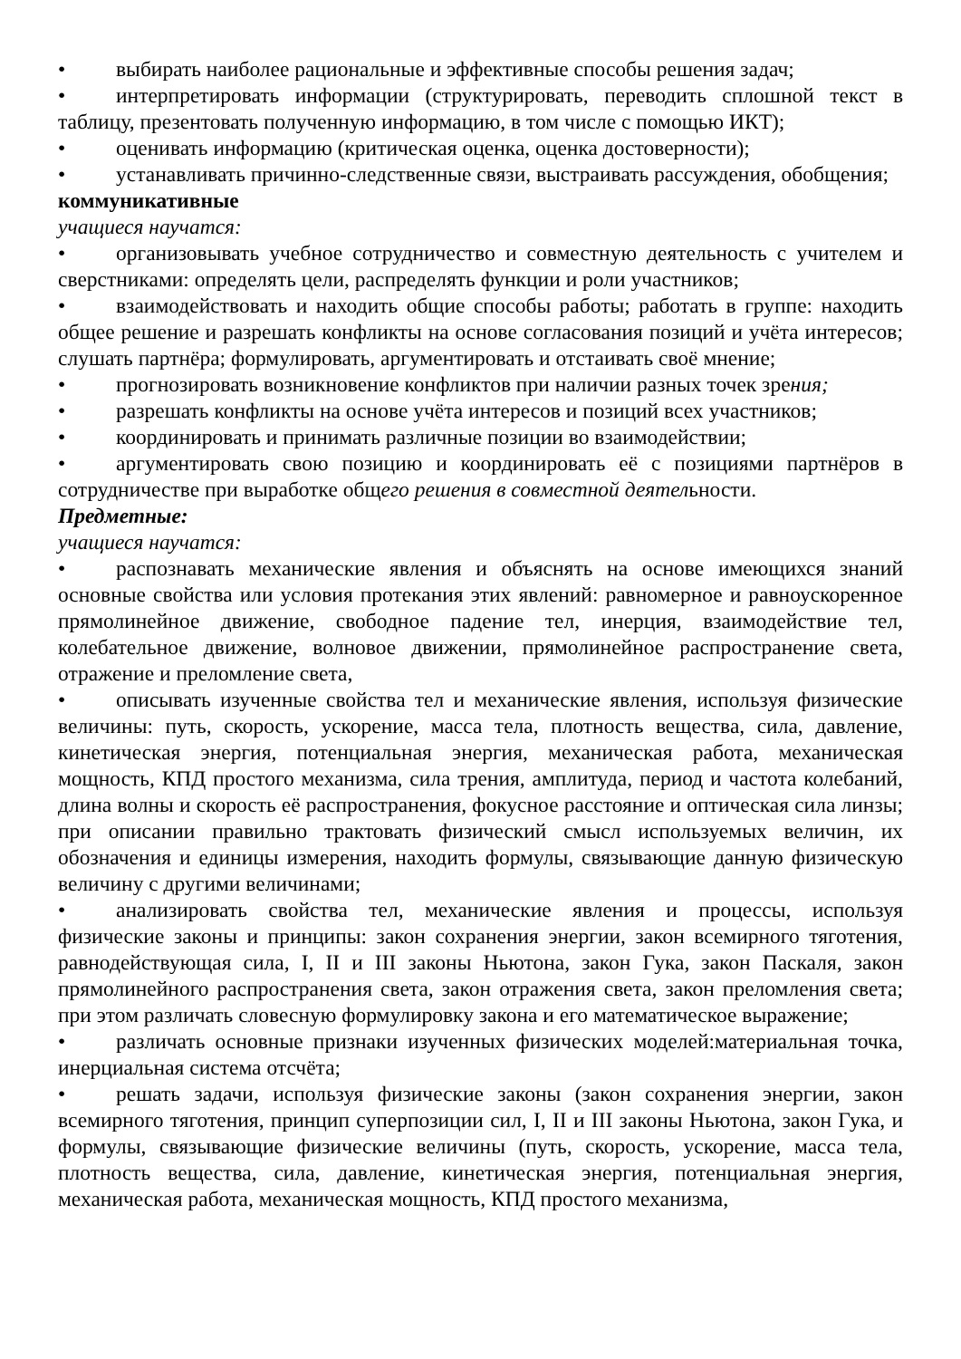• выбирать наиболее рациональные и эффективные способы решения задач;
• интерпретировать информации (структурировать, переводить сплошной текст в таблицу, презентовать полученную информацию, в том числе с помощью ИКТ);
• оценивать информацию (критическая оценка, оценка достоверности);
• устанавливать причинно-следственные связи, выстраивать рассуждения, обобщения;
коммуникативные
учащиеся научатся:
• организовывать учебное сотрудничество и совместную деятельность с учителем и сверстниками: определять цели, распределять функции и роли участников;
• взаимодействовать и находить общие способы работы; работать в группе: находить общее решение и разрешать конфликты на основе согласования позиций и учёта интересов; слушать партнёра; формулировать, аргументировать и отстаивать своё мнение;
• прогнозировать возникновение конфликтов при наличии разных точек зрения;
• разрешать конфликты на основе учёта интересов и позиций всех участников;
• координировать и принимать различные позиции во взаимодействии;
• аргументировать свою позицию и координировать её с позициями партнёров в сотрудничестве при выработке общего решения в совместной деятельности.
Предметные:
учащиеся научатся:
• распознавать механические явления и объяснять на основе имеющихся знаний основные свойства или условия протекания этих явлений: равномерное и равноускоренное прямолинейное движение, свободное падение тел, инерция, взаимодействие тел, колебательное движение, волновое движении, прямолинейное распространение света, отражение и преломление света,
• описывать изученные свойства тел и механические явления, используя физические величины: путь, скорость, ускорение, масса тела, плотность вещества, сила, давление, кинетическая энергия, потенциальная энергия, механическая работа, механическая мощность, КПД простого механизма, сила трения, амплитуда, период и частота колебаний, длина волны и скорость её распространения, фокусное расстояние и оптическая сила линзы; при описании правильно трактовать физический смысл используемых величин, их обозначения и единицы измерения, находить формулы, связывающие данную физическую величину с другими величинами;
• анализировать свойства тел, механические явления и процессы, используя физические законы и принципы: закон сохранения энергии, закон всемирного тяготения, равнодействующая сила, I, II и III законы Ньютона, закон Гука, закон Паскаля, закон прямолинейного распространения света, закон отражения света, закон преломления света; при этом различать словесную формулировку закона и его математическое выражение;
• различать основные признаки изученных физических моделей:материальная точка, инерциальная система отсчёта;
• решать задачи, используя физические законы (закон сохранения энергии, закон всемирного тяготения, принцип суперпозиции сил, I, II и III законы Ньютона, закон Гука, и формулы, связывающие физические величины (путь, скорость, ускорение, масса тела, плотность вещества, сила, давление, кинетическая энергия, потенциальная энергия, механическая работа, механическая мощность, КПД простого механизма,